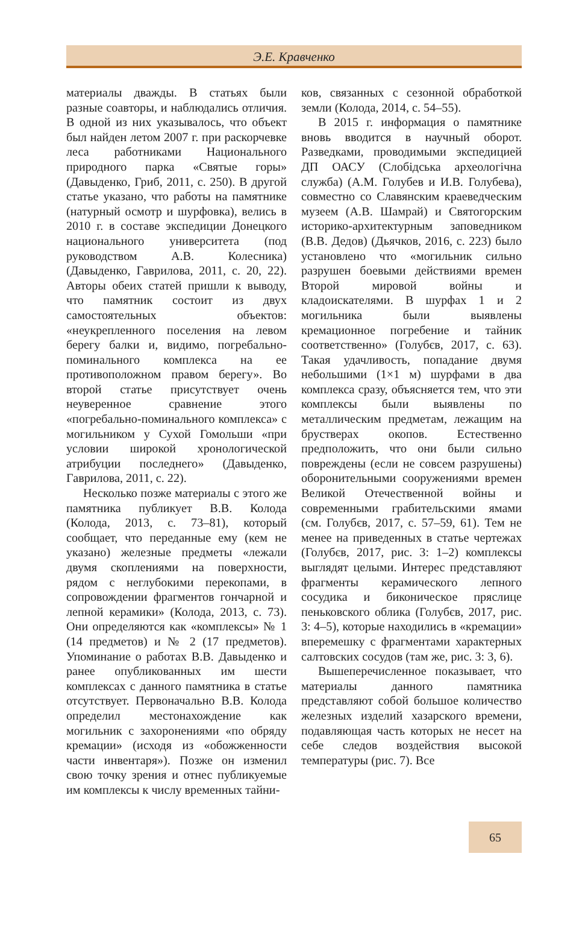Э.Е. Кравченко
материалы дважды. В статьях были разные соавторы, и наблюдались отличия. В одной из них указывалось, что объект был найден летом 2007 г. при раскорчевке леса работниками Национального природного парка «Святые горы» (Давыденко, Гриб, 2011, с. 250). В другой статье указано, что работы на памятнике (натурный осмотр и шурфовка), велись в 2010 г. в составе экспедиции Донецкого национального университета (под руководством А.В. Колесника) (Давыденко, Гаврилова, 2011, с. 20, 22). Авторы обеих статей пришли к выводу, что памятник состоит из двух самостоятельных объектов: «неукрепленного поселения на левом берегу балки и, видимо, погребально-поминального комплекса на ее противоположном правом берегу». Во второй статье присутствует очень неуверенное сравнение этого «погребально-поминального комплекса» с могильником у Сухой Гомольши «при условии широкой хронологической атрибуции последнего» (Давыденко, Гаврилова, 2011, с. 22).
Несколько позже материалы с этого же памятника публикует В.В. Колода (Колода, 2013, с. 73–81), который сообщает, что переданные ему (кем не указано) железные предметы «лежали двумя скоплениями на поверхности, рядом с неглубокими перекопами, в сопровождении фрагментов гончарной и лепной керамики» (Колода, 2013, с. 73). Они определяются как «комплексы» № 1 (14 предметов) и № 2 (17 предметов). Упоминание о работах В.В. Давыденко и ранее опубликованных им шести комплексах с данного памятника в статье отсутствует. Первоначально В.В. Колода определил местонахождение как могильник с захоронениями «по обряду кремации» (исходя из «обожженности части инвентаря»). Позже он изменил свою точку зрения и отнес публикуемые им комплексы к числу временных тайни-
ков, связанных с сезонной обработкой земли (Колода, 2014, с. 54–55).
В 2015 г. информация о памятнике вновь вводится в научный оборот. Разведками, проводимыми экспедицией ДП ОАСУ (Слобідська археологічна служба) (А.М. Голубев и И.В. Голубева), совместно со Славянским краеведческим музеем (А.В. Шамрай) и Святогорским историко-архитектурным заповедником (В.В. Дедов) (Дьячков, 2016, с. 223) было установлено что «могильник сильно разрушен боевыми действиями времен Второй мировой войны и кладоискателями. В шурфах 1 и 2 могильника были выявлены кремационное погребение и тайник соответственно» (Голубєв, 2017, с. 63). Такая удачливость, попадание двумя небольшими (1×1 м) шурфами в два комплекса сразу, объясняется тем, что эти комплексы были выявлены по металлическим предметам, лежащим на брустверах окопов. Естественно предположить, что они были сильно повреждены (если не совсем разрушены) оборонительными сооружениями времен Великой Отечественной войны и современными грабительскими ямами (см. Голубєв, 2017, с. 57–59, 61). Тем не менее на приведенных в статье чертежах (Голубєв, 2017, рис. 3: 1–2) комплексы выглядят целыми. Интерес представляют фрагменты керамического лепного сосудика и биконическое пряслице пеньковского облика (Голубєв, 2017, рис. 3: 4–5), которые находились в «кремации» вперемешку с фрагментами характерных салтовских сосудов (там же, рис. 3: 3, 6).
Вышеперечисленное показывает, что материалы данного памятника представляют собой большое количество железных изделий хазарского времени, подавляющая часть которых не несет на себе следов воздействия высокой температуры (рис. 7). Все
65